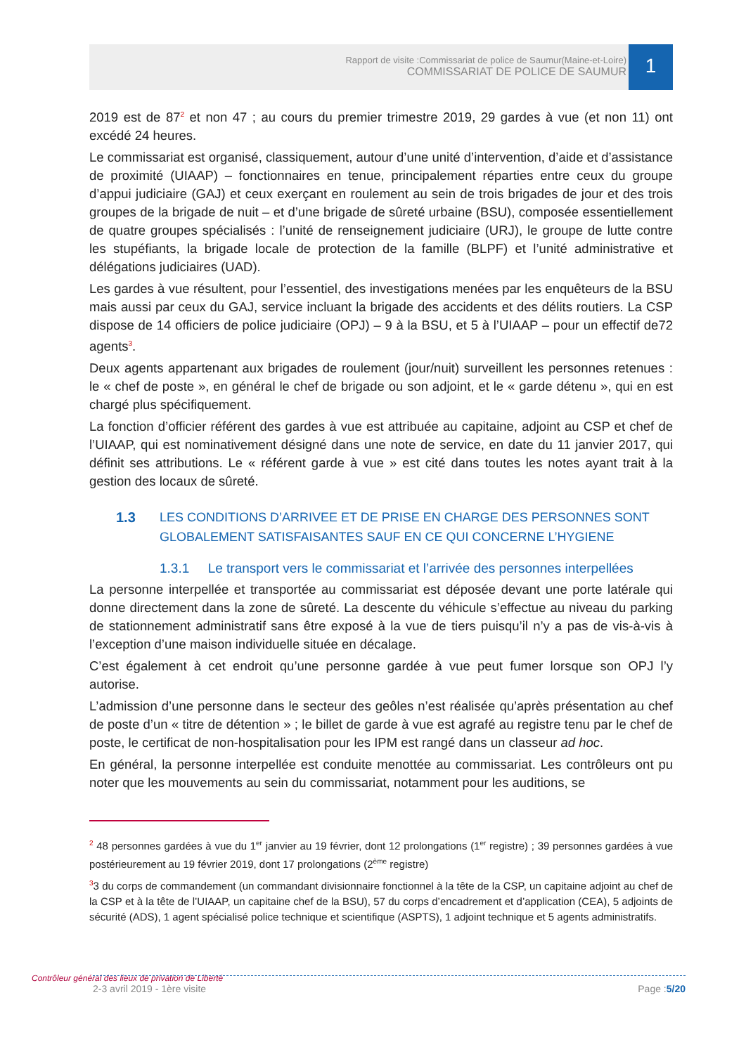Rapport de visite :Commissariat de police de Saumur(Maine-et-Loire)
COMMISSARIAT DE POLICE DE SAUMUR
1
2019 est de 87<sup>2</sup> et non 47 ; au cours du premier trimestre 2019, 29 gardes à vue (et non 11) ont excédé 24 heures.
Le commissariat est organisé, classiquement, autour d’une unité d’intervention, d’aide et d’assistance de proximité (UIAAP) – fonctionnaires en tenue, principalement réparties entre ceux du groupe d’appui judiciaire (GAJ) et ceux exerçant en roulement au sein de trois brigades de jour et des trois groupes de la brigade de nuit – et d’une brigade de sûreté urbaine (BSU), composée essentiellement de quatre groupes spécialisés : l’unité de renseignement judiciaire (URJ), le groupe de lutte contre les stupéfiants, la brigade locale de protection de la famille (BLPF) et l’unité administrative et délégations judiciaires (UAD).
Les gardes à vue résultent, pour l’essentiel, des investigations menées par les enquêteurs de la BSU mais aussi par ceux du GAJ, service incluant la brigade des accidents et des délits routiers. La CSP dispose de 14 officiers de police judiciaire (OPJ) – 9 à la BSU, et 5 à l’UIAAP – pour un effectif de72 agents<sup>3</sup>.
Deux agents appartenant aux brigades de roulement (jour/nuit) surveillent les personnes retenues : le « chef de poste », en général le chef de brigade ou son adjoint, et le « garde détenu », qui en est chargé plus spécifiquement.
La fonction d’officier référent des gardes à vue est attribuée au capitaine, adjoint au CSP et chef de l’UIAAP, qui est nominativement désigné dans une note de service, en date du 11 janvier 2017, qui définit ses attributions. Le « référent garde à vue » est cité dans toutes les notes ayant trait à la gestion des locaux de sûreté.
1.3 LES CONDITIONS D’ARRIVEE ET DE PRISE EN CHARGE DES PERSONNES SONT GLOBALEMENT SATISFAISANTES SAUF EN CE QUI CONCERNE L’HYGIENE
1.3.1 Le transport vers le commissariat et l’arrivée des personnes interpellées
La personne interpellée et transportée au commissariat est déposée devant une porte latérale qui donne directement dans la zone de sûreté. La descente du véhicule s’effectue au niveau du parking de stationnement administratif sans être exposé à la vue de tiers puisqu’il n’y a pas de vis-à-vis à l’exception d’une maison individuelle située en décalage.
C’est également à cet endroit qu’une personne gardée à vue peut fumer lorsque son OPJ l’y autorise.
L’admission d’une personne dans le secteur des geôles n’est réalisée qu’après présentation au chef de poste d’un « titre de détention » ; le billet de garde à vue est agrafé au registre tenu par le chef de poste, le certificat de non-hospitalisation pour les IPM est rangé dans un classeur ad hoc.
En général, la personne interpellée est conduite menottée au commissariat. Les contrôleurs ont pu noter que les mouvements au sein du commissariat, notamment pour les auditions, se
<sup>2</sup> 48 personnes gardées à vue du 1<sup>er</sup> janvier au 19 février, dont 12 prolongations (1<sup>er</sup> registre) ; 39 personnes gardées à vue postérieurement au 19 février 2019, dont 17 prolongations (2<sup>ème</sup> registre)
<sup>3</sup> 3 du corps de commandement (un commandant divisionnaire fonctionnel à la tête de la CSP, un capitaine adjoint au chef de la CSP et à la tête de l’UIAAP, un capitaine chef de la BSU), 57 du corps d’encadrement et d’application (CEA), 5 adjoints de sécurité (ADS), 1 agent spécialisé police technique et scientifique (ASPTS), 1 adjoint technique et 5 agents administratifs.
Contrôleur général des lieux de privation de Liberté
2-3 avril 2019 - 1ère visite Page :5/20